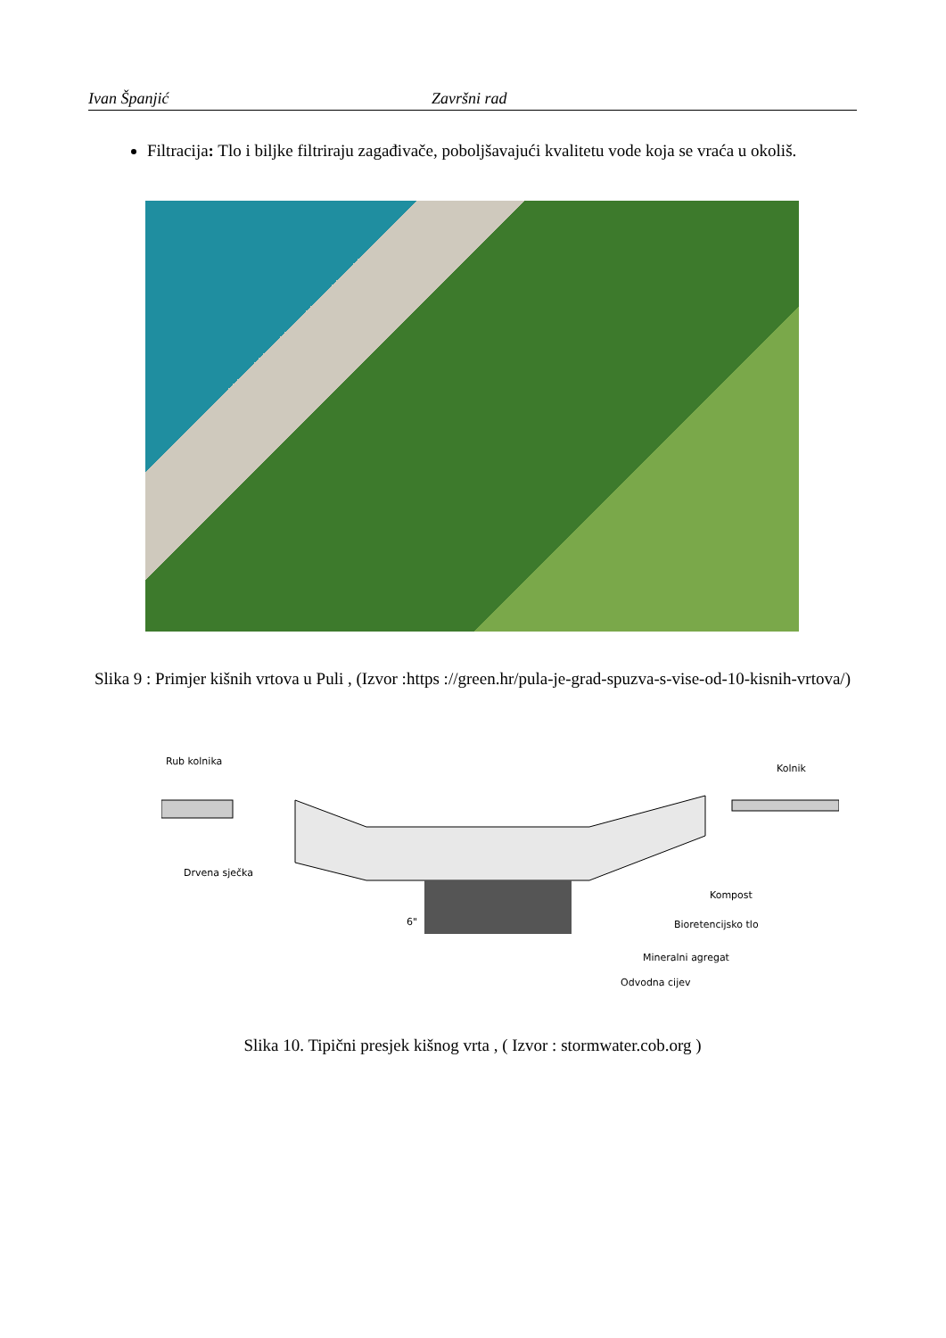Ivan Španjić Završni rad
Filtracija: Tlo i biljke filtriraju zagađivače, poboljšavajući kvalitetu vode koja se vraća u okoliš.
Slika 9 : Primjer kišnih vrtova u Puli , (Izvor :https ://green.hr/pula-je-grad-spuzva-s-vise-od-10-kisnih-vrtova/)
Rub kolnika
Kolnik
Drvena sječka
Kompost
Bioretencijsko tlo
Mineralni agregat
Odvodna cijev
6"
Slika 10. Tipični presjek kišnog vrta , ( Izvor : stormwater.cob.org )